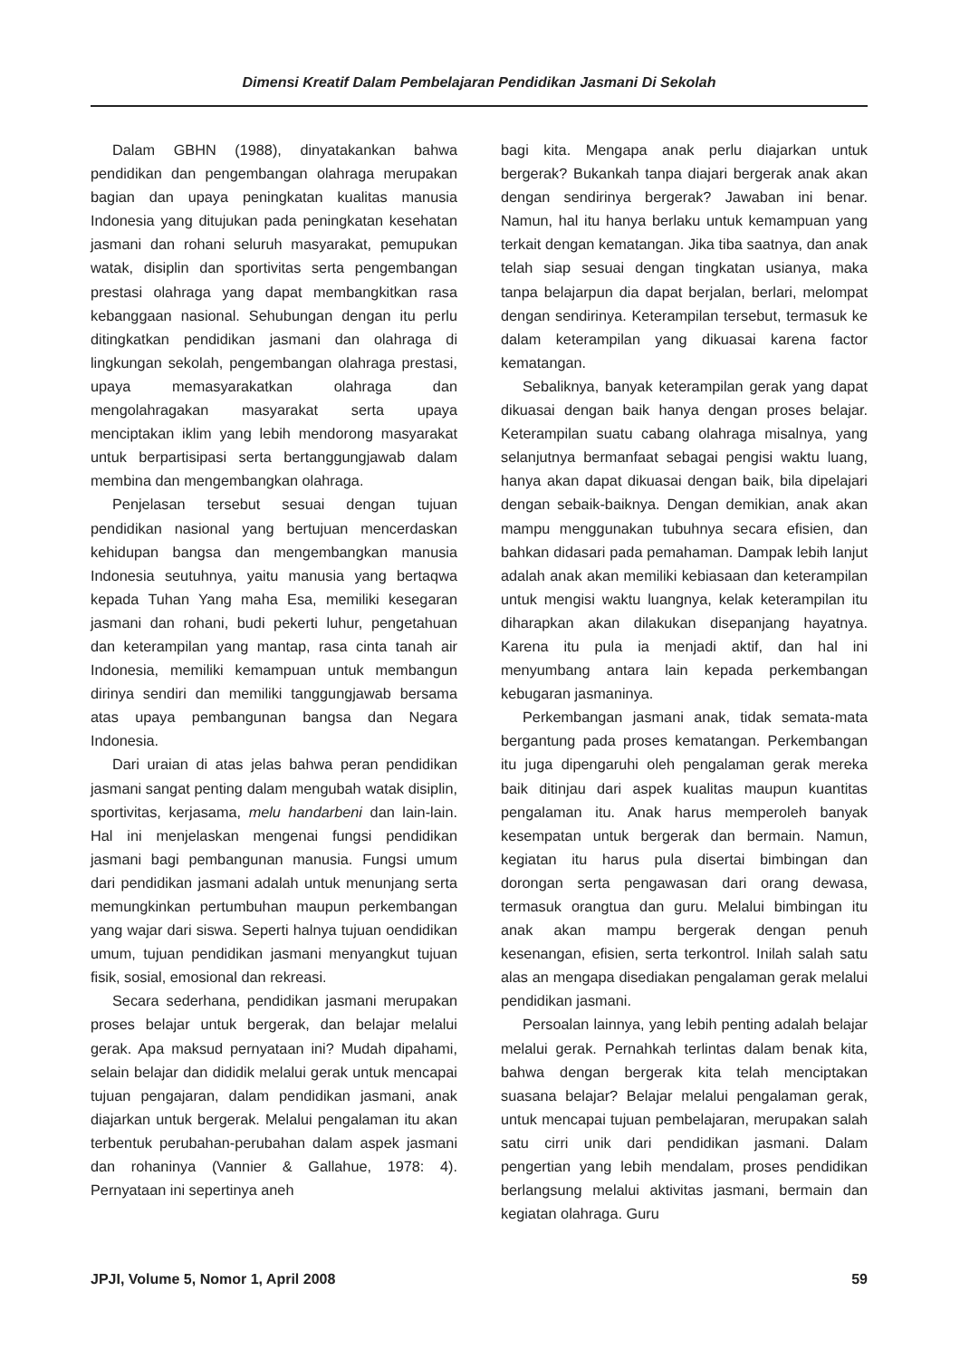Dimensi Kreatif Dalam Pembelajaran Pendidikan Jasmani Di Sekolah
Dalam GBHN (1988), dinyatakankan bahwa pendidikan dan pengembangan olahraga merupakan bagian dan upaya peningkatan kualitas manusia Indonesia yang ditujukan pada peningkatan kesehatan jasmani dan rohani seluruh masyarakat, pemupukan watak, disiplin dan sportivitas serta pengembangan prestasi olahraga yang dapat membangkitkan rasa kebanggaan nasional. Sehubungan dengan itu perlu ditingkatkan pendidikan jasmani dan olahraga di lingkungan sekolah, pengembangan olahraga prestasi, upaya memasyarakatkan olahraga dan mengolahragakan masyarakat serta upaya menciptakan iklim yang lebih mendorong masyarakat untuk berpartisipasi serta bertanggungjawab dalam membina dan mengembangkan olahraga.
Penjelasan tersebut sesuai dengan tujuan pendidikan nasional yang bertujuan mencerdaskan kehidupan bangsa dan mengembangkan manusia Indonesia seutuhnya, yaitu manusia yang bertaqwa kepada Tuhan Yang maha Esa, memiliki kesegaran jasmani dan rohani, budi pekerti luhur, pengetahuan dan keterampilan yang mantap, rasa cinta tanah air Indonesia, memiliki kemampuan untuk membangun dirinya sendiri dan memiliki tanggungjawab bersama atas upaya pembangunan bangsa dan Negara Indonesia.
Dari uraian di atas jelas bahwa peran pendidikan jasmani sangat penting dalam mengubah watak disiplin, sportivitas, kerjasama, melu handarbeni dan lain-lain. Hal ini menjelaskan mengenai fungsi pendidikan jasmani bagi pembangunan manusia. Fungsi umum dari pendidikan jasmani adalah untuk menunjang serta memungkinkan pertumbuhan maupun perkembangan yang wajar dari siswa. Seperti halnya tujuan oendidikan umum, tujuan pendidikan jasmani menyangkut tujuan fisik, sosial, emosional dan rekreasi.
Secara sederhana, pendidikan jasmani merupakan proses belajar untuk bergerak, dan belajar melalui gerak. Apa maksud pernyataan ini? Mudah dipahami, selain belajar dan dididik melalui gerak untuk mencapai tujuan pengajaran, dalam pendidikan jasmani, anak diajarkan untuk bergerak. Melalui pengalaman itu akan terbentuk perubahan-perubahan dalam aspek jasmani dan rohaninya (Vannier & Gallahue, 1978: 4). Pernyataan ini sepertinya aneh
bagi kita. Mengapa anak perlu diajarkan untuk bergerak? Bukankah tanpa diajari bergerak anak akan dengan sendirinya bergerak? Jawaban ini benar. Namun, hal itu hanya berlaku untuk kemampuan yang terkait dengan kematangan. Jika tiba saatnya, dan anak telah siap sesuai dengan tingkatan usianya, maka tanpa belajarpun dia dapat berjalan, berlari, melompat dengan sendirinya. Keterampilan tersebut, termasuk ke dalam keterampilan yang dikuasai karena factor kematangan.
Sebaliknya, banyak keterampilan gerak yang dapat dikuasai dengan baik hanya dengan proses belajar. Keterampilan suatu cabang olahraga misalnya, yang selanjutnya bermanfaat sebagai pengisi waktu luang, hanya akan dapat dikuasai dengan baik, bila dipelajari dengan sebaik-baiknya. Dengan demikian, anak akan mampu menggunakan tubuhnya secara efisien, dan bahkan didasari pada pemahaman. Dampak lebih lanjut adalah anak akan memiliki kebiasaan dan keterampilan untuk mengisi waktu luangnya, kelak keterampilan itu diharapkan akan dilakukan disepanjang hayatnya. Karena itu pula ia menjadi aktif, dan hal ini menyumbang antara lain kepada perkembangan kebugaran jasmaninya.
Perkembangan jasmani anak, tidak semata-mata bergantung pada proses kematangan. Perkembangan itu juga dipengaruhi oleh pengalaman gerak mereka baik ditinjau dari aspek kualitas maupun kuantitas pengalaman itu. Anak harus memperoleh banyak kesempatan untuk bergerak dan bermain. Namun, kegiatan itu harus pula disertai bimbingan dan dorongan serta pengawasan dari orang dewasa, termasuk orangtua dan guru. Melalui bimbingan itu anak akan mampu bergerak dengan penuh kesenangan, efisien, serta terkontrol. Inilah salah satu alas an mengapa disediakan pengalaman gerak melalui pendidikan jasmani.
Persoalan lainnya, yang lebih penting adalah belajar melalui gerak. Pernahkah terlintas dalam benak kita, bahwa dengan bergerak kita telah menciptakan suasana belajar? Belajar melalui pengalaman gerak, untuk mencapai tujuan pembelajaran, merupakan salah satu cirri unik dari pendidikan jasmani. Dalam pengertian yang lebih mendalam, proses pendidikan berlangsung melalui aktivitas jasmani, bermain dan kegiatan olahraga. Guru
JPJI, Volume 5, Nomor 1, April 2008 59